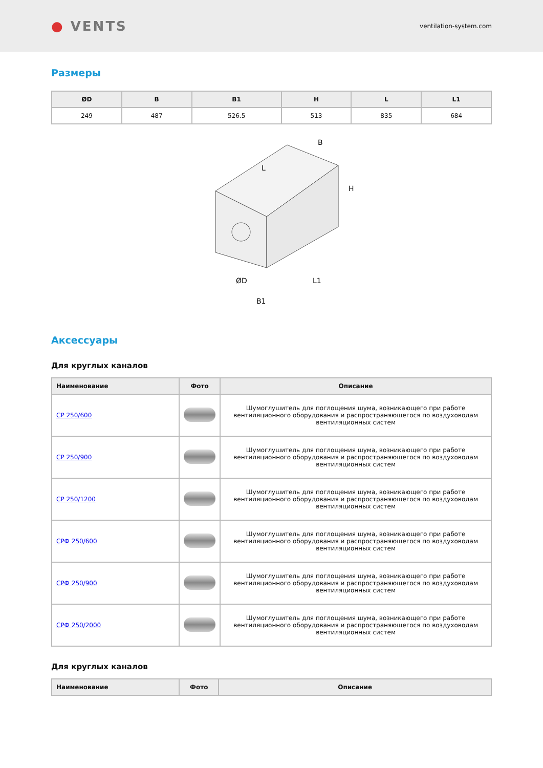● VENTS
ventilation-system.com
Размеры
| ØD | B | B1 | H | L | L1 |
| --- | --- | --- | --- | --- | --- |
| 249 | 487 | 526.5 | 513 | 835 | 684 |
L
B
H
ØD
B1
L1
Аксессуары
Для круглых каналов
| Наименование | Фото | Описание |
| --- | --- | --- |
| СР 250/600 | | Шумоглушитель для поглощения шума, возникающего при работе вентиляционного оборудования и распространяющегося по воздуховодам вентиляционных систем |
| СР 250/900 | | Шумоглушитель для поглощения шума, возникающего при работе вентиляционного оборудования и распространяющегося по воздуховодам вентиляционных систем |
| СР 250/1200 | | Шумоглушитель для поглощения шума, возникающего при работе вентиляционного оборудования и распространяющегося по воздуховодам вентиляционных систем |
| СРФ 250/600 | | Шумоглушитель для поглощения шума, возникающего при работе вентиляционного оборудования и распространяющегося по воздуховодам вентиляционных систем |
| СРФ 250/900 | | Шумоглушитель для поглощения шума, возникающего при работе вентиляционного оборудования и распространяющегося по воздуховодам вентиляционных систем |
| СРФ 250/2000 | | Шумоглушитель для поглощения шума, возникающего при работе вентиляционного оборудования и распространяющегося по воздуховодам вентиляционных систем |
Для круглых каналов
| Наименование | Фото | Описание |
| --- | --- | --- |